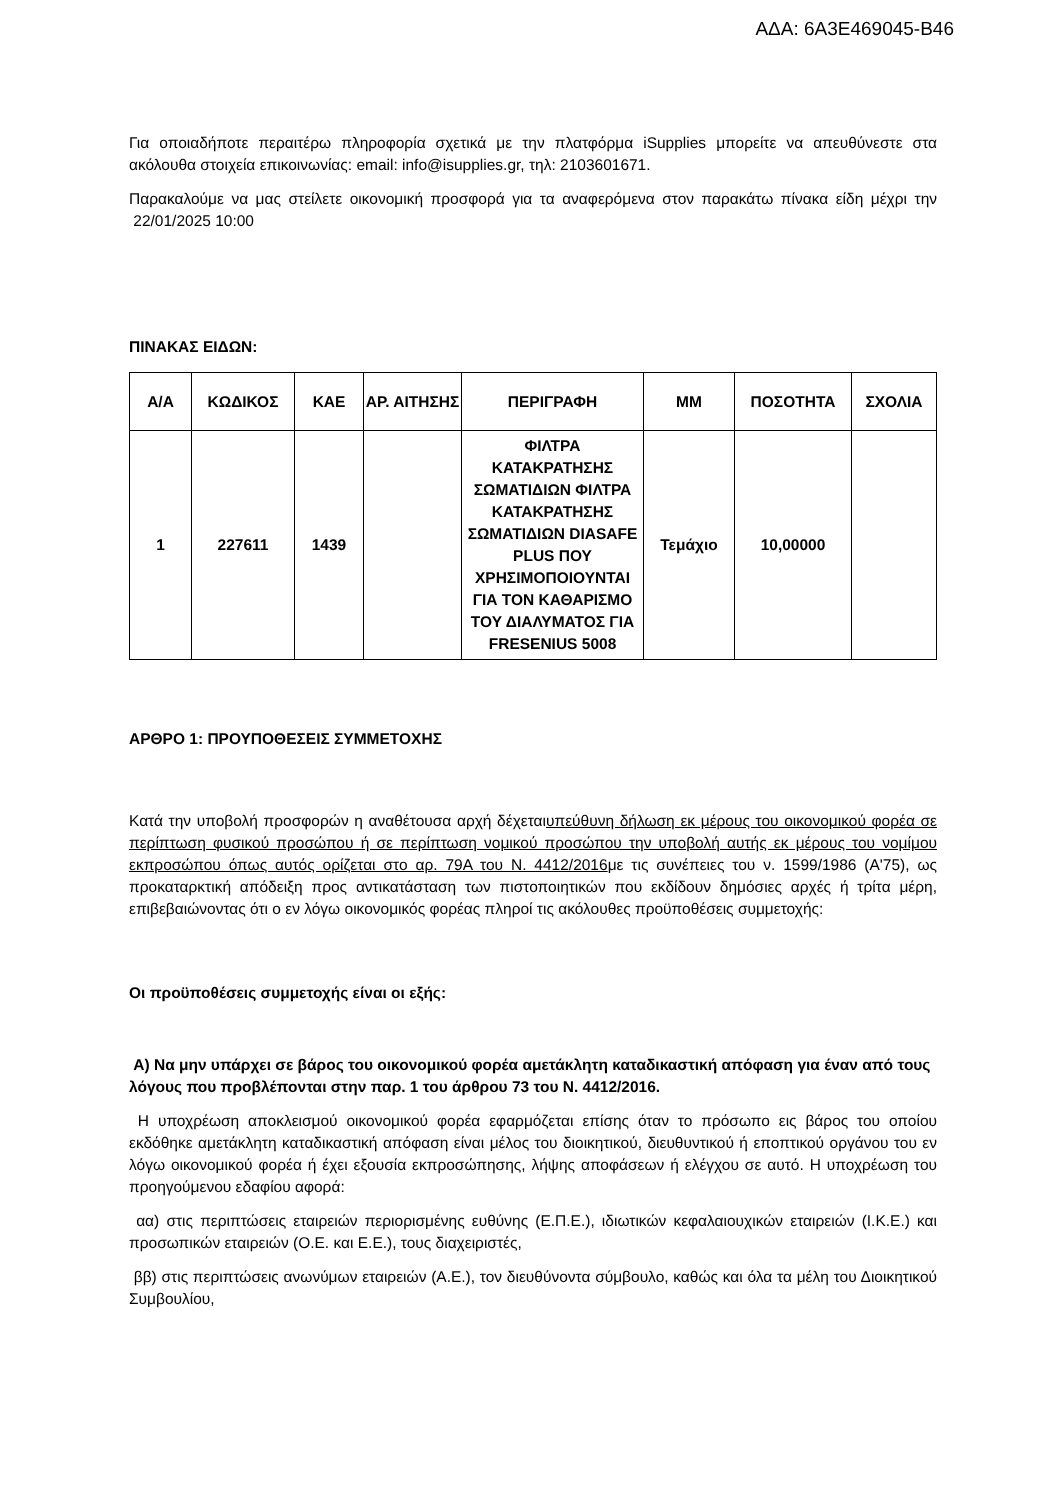ΑΔΑ: 6Α3Ε469045-Β46
Για οποιαδήποτε περαιτέρω πληροφορία σχετικά με την πλατφόρμα iSupplies μπορείτε να απευθύνεστε στα ακόλουθα στοιχεία επικοινωνίας: email: info@isupplies.gr, τηλ: 2103601671.
Παρακαλούμε να μας στείλετε οικονομική προσφορά για τα αναφερόμενα στον παρακάτω πίνακα είδη μέχρι την 22/01/2025 10:00
ΠΙΝΑΚΑΣ ΕΙΔΩΝ:
| Α/Α | ΚΩΔΙΚΟΣ | ΚΑΕ | ΑΡ. ΑΙΤΗΣΗΣ | ΠΕΡΙΓΡΑΦΗ | ΜΜ | ΠΟΣΟΤΗΤΑ | ΣΧΟΛΙΑ |
| --- | --- | --- | --- | --- | --- | --- | --- |
| 1 | 227611 | 1439 | | ΦΙΛΤΡΑ ΚΑΤΑΚΡΑΤΗΣΗΣ ΣΩΜΑΤΙΔΙΩΝ ΦΙΛΤΡΑ ΚΑΤΑΚΡΑΤΗΣΗΣ ΣΩΜΑΤΙΔΙΩΝ DIASAFE PLUS ΠΟΥ ΧΡΗΣΙΜΟΠΟΙΟΥΝΤΑΙ ΓΙΑ ΤΟΝ ΚΑΘΑΡΙΣΜΟ ΤΟΥ ΔΙΑΛΥΜΑΤΟΣ ΓΙΑ FRESENIUS 5008 | Τεμάχιο | 10,00000 | |
ΑΡΘΡΟ 1: ΠΡΟΥΠΟΘΕΣΕΙΣ ΣΥΜΜΕΤΟΧΗΣ
Κατά την υποβολή προσφορών η αναθέτουσα αρχή δέχεταιυπεύθυνη δήλωση εκ μέρους του οικονομικού φορέα σε περίπτωση φυσικού προσώπου ή σε περίπτωση νομικού προσώπου την υποβολή αυτής εκ μέρους του νομίμου εκπροσώπου όπως αυτός ορίζεται στο αρ. 79Α του Ν. 4412/2016με τις συνέπειες του ν. 1599/1986 (Α'75), ως προκαταρκτική απόδειξη προς αντικατάσταση των πιστοποιητικών που εκδίδουν δημόσιες αρχές ή τρίτα μέρη, επιβεβαιώνοντας ότι ο εν λόγω οικονομικός φορέας πληροί τις ακόλουθες προϋποθέσεις συμμετοχής:
Οι προϋποθέσεις συμμετοχής είναι οι εξής:
Α) Να μην υπάρχει σε βάρος του οικονομικού φορέα αμετάκλητη καταδικαστική απόφαση για έναν από τους λόγους που προβλέπονται στην παρ. 1 του άρθρου 73 του Ν. 4412/2016.
Η υποχρέωση αποκλεισμού οικονομικού φορέα εφαρμόζεται επίσης όταν το πρόσωπο εις βάρος του οποίου εκδόθηκε αμετάκλητη καταδικαστική απόφαση είναι μέλος του διοικητικού, διευθυντικού ή εποπτικού οργάνου του εν λόγω οικονομικού φορέα ή έχει εξουσία εκπροσώπησης, λήψης αποφάσεων ή ελέγχου σε αυτό. Η υποχρέωση του προηγούμενου εδαφίου αφορά:
αα) στις περιπτώσεις εταιρειών περιορισμένης ευθύνης (Ε.Π.Ε.), ιδιωτικών κεφαλαιουχικών εταιρειών (Ι.Κ.Ε.) και προσωπικών εταιρειών (Ο.Ε. και Ε.Ε.), τους διαχειριστές,
ββ) στις περιπτώσεις ανωνύμων εταιρειών (Α.Ε.), τον διευθύνοντα σύμβουλο, καθώς και όλα τα μέλη του Διοικητικού Συμβουλίου,